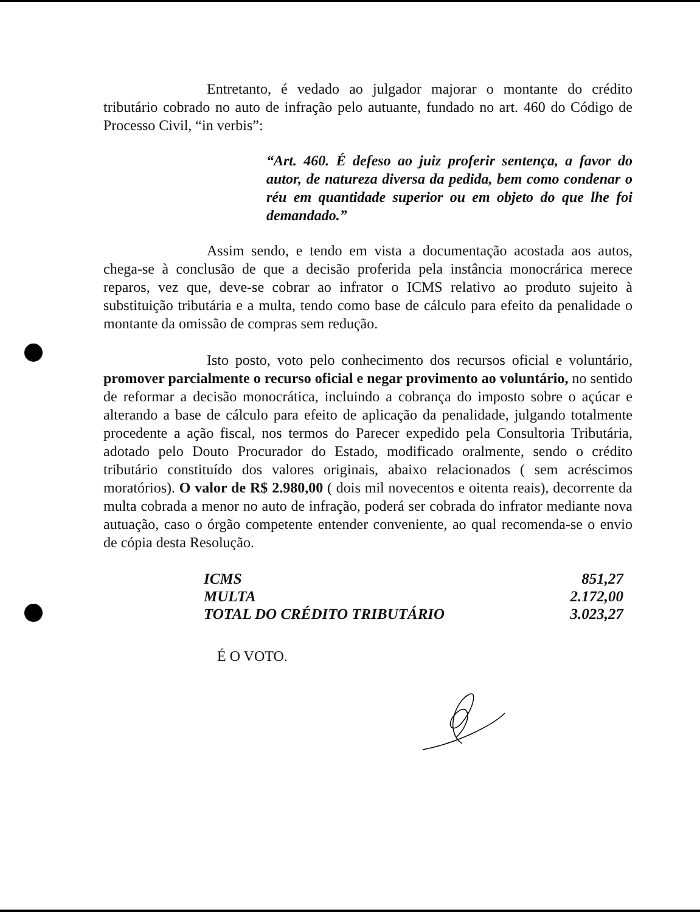Entretanto, é vedado ao julgador majorar o montante do crédito tributário cobrado no auto de infração pelo autuante, fundado no art. 460 do Código de Processo Civil, “in verbis”:
“Art. 460. É defeso ao juiz proferir sentença, a favor do autor, de natureza diversa da pedida, bem como condenar o réu em quantidade superior ou em objeto do que lhe foi demandado.”
Assim sendo, e tendo em vista a documentação acostada aos autos, chega-se à conclusão de que a decisão proferida pela instância monocrárica merece reparos, vez que, deve-se cobrar ao infrator o ICMS relativo ao produto sujeito à substituição tributária e a multa, tendo como base de cálculo para efeito da penalidade o montante da omissão de compras sem redução.
Isto posto, voto pelo conhecimento dos recursos oficial e voluntário, promover parcialmente o recurso oficial e negar provimento ao voluntário, no sentido de reformar a decisão monocrática, incluindo a cobrança do imposto sobre o açúcar e alterando a base de cálculo para efeito de aplicação da penalidade, julgando totalmente procedente a ação fiscal, nos termos do Parecer expedido pela Consultoria Tributária, adotado pelo Douto Procurador do Estado, modificado oralmente, sendo o crédito tributário constituído dos valores originais, abaixo relacionados ( sem acréscimos moratórios). O valor de R$ 2.980,00 ( dois mil novecentos e oitenta reais), decorrente da multa cobrada a menor no auto de infração, poderá ser cobrada do infrator mediante nova autuação, caso o órgão competente entender conveniente, ao qual recomenda-se o envio de cópia desta Resolução.
| ICMS | 851,27 |
| MULTA | 2.172,00 |
| TOTAL DO CRÉDITO TRIBUTÁRIO | 3.023,27 |
É O VOTO.